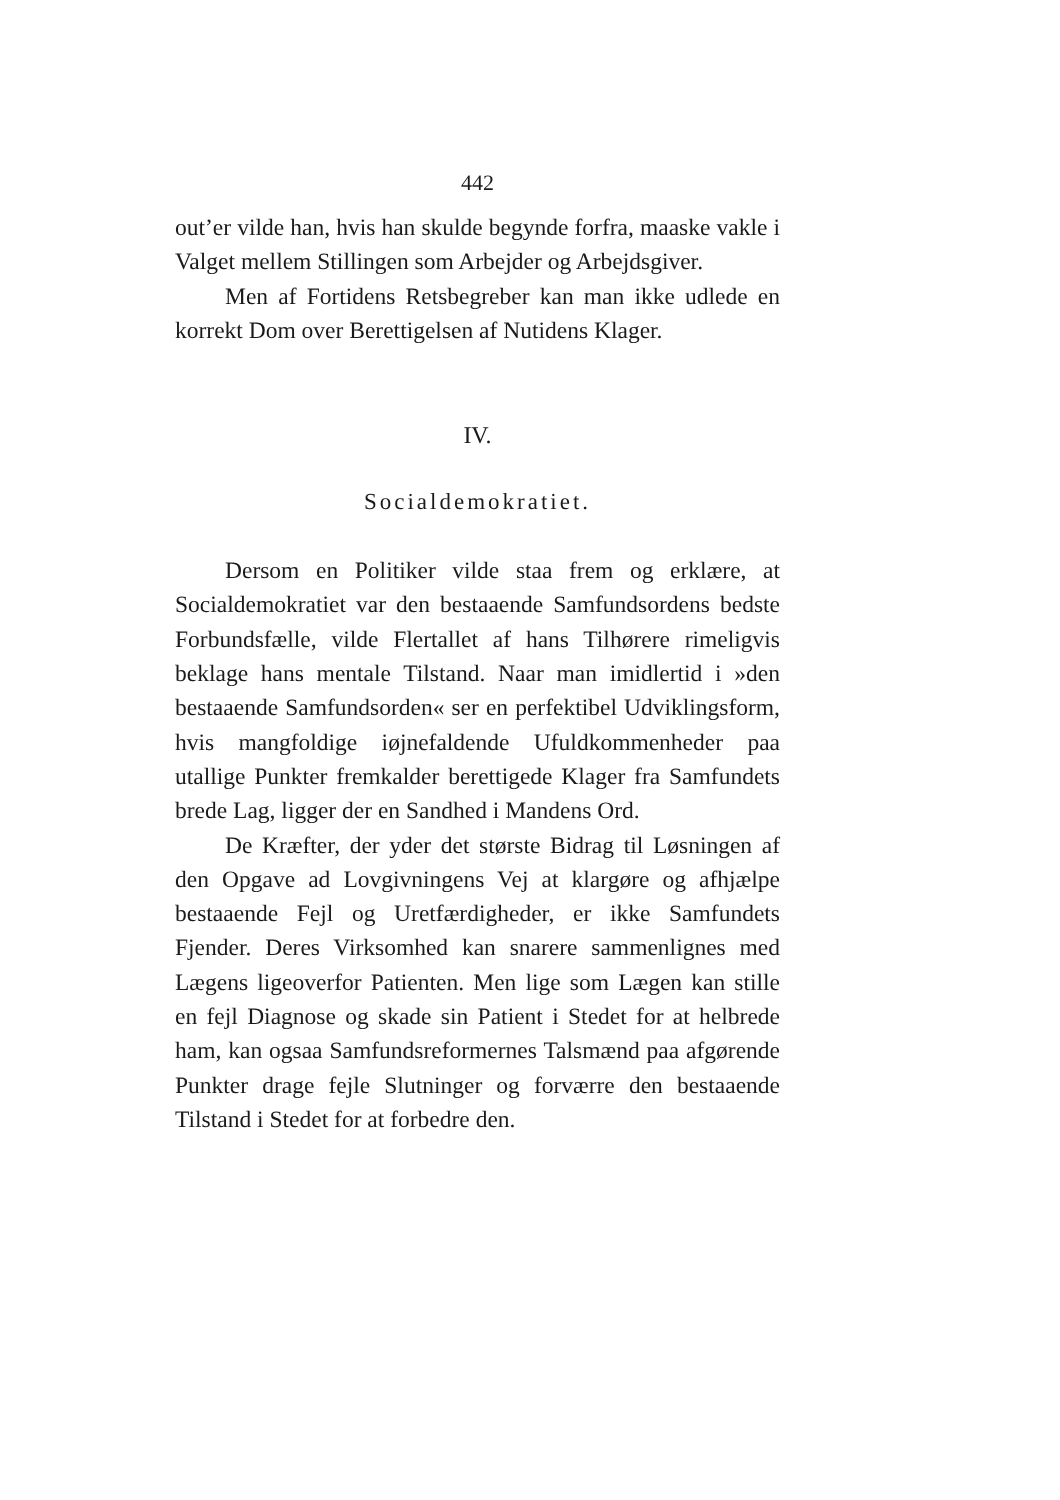442
out’er vilde han, hvis han skulde begynde forfra, maaske vakle i Valget mellem Stillingen som Arbejder og Arbejdsgiver.
Men af Fortidens Retsbegreber kan man ikke udlede en korrekt Dom over Berettigelsen af Nutidens Klager.
IV.
Socialdemokratiet.
Dersom en Politiker vilde staa frem og erklære, at Socialdemokratiet var den bestaaende Samfundsordens bedste Forbundsfælle, vilde Flertallet af hans Tilhørere rimeligvis beklage hans mentale Tilstand. Naar man imidlertid i »den bestaaende Samfundsorden« ser en perfektibel Udviklingsform, hvis mangfoldige iøjnefaldende Ufuldkommenheder paa utallige Punkter fremkalder berettigede Klager fra Samfundets brede Lag, ligger der en Sandhed i Mandens Ord.
De Kræfter, der yder det største Bidrag til Løsningen af den Opgave ad Lovgivningens Vej at klargøre og afhjælpe bestaaende Fejl og Uretfærdigheder, er ikke Samfundets Fjender. Deres Virksomhed kan snarere sammenlignes med Lægens ligeoverfor Patienten. Men lige som Lægen kan stille en fejl Diagnose og skade sin Patient i Stedet for at helbrede ham, kan ogsaa Samfundsreformernes Talsmænd paa afgørende Punkter drage fejle Slutninger og forværre den bestaaende Tilstand i Stedet for at forbedre den.